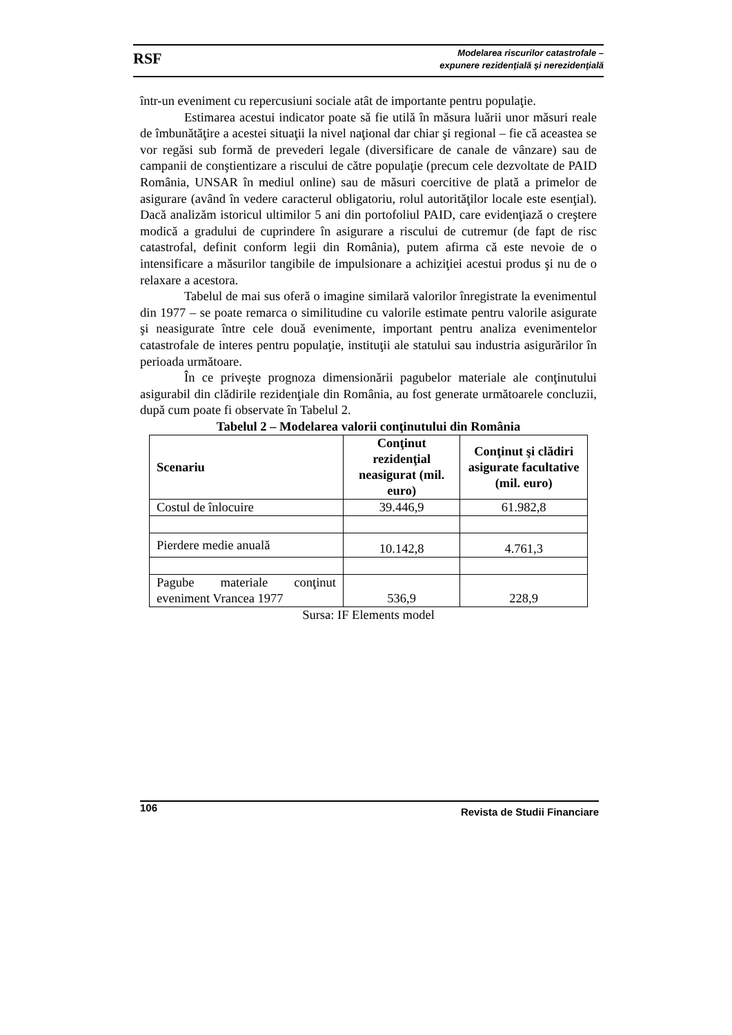RSF
Modelarea riscurilor catastrofale –
expunere rezidenţială şi nerezidenţială
într-un eveniment cu repercusiuni sociale atât de importante pentru populaţie.
Estimarea acestui indicator poate să fie utilă în măsura luării unor măsuri reale de îmbunătăţire a acestei situaţii la nivel naţional dar chiar şi regional – fie că aceastea se vor regăsi sub formă de prevederi legale (diversificare de canale de vânzare) sau de campanii de conştientizare a riscului de către populaţie (precum cele dezvoltate de PAID România, UNSAR în mediul online) sau de măsuri coercitive de plată a primelor de asigurare (având în vedere caracterul obligatoriu, rolul autorităţilor locale este esenţial). Dacă analizăm istoricul ultimilor 5 ani din portofoliul PAID, care evidenţiază o creştere modică a gradului de cuprindere în asigurare a riscului de cutremur (de fapt de risc catastrofal, definit conform legii din România), putem afirma că este nevoie de o intensificare a măsurilor tangibile de impulsionare a achiziţiei acestui produs şi nu de o relaxare a acestora.
Tabelul de mai sus oferă o imagine similară valorilor înregistrate la evenimentul din 1977 – se poate remarca o similitudine cu valorile estimate pentru valorile asigurate şi neasigurate între cele două evenimente, important pentru analiza evenimentelor catastrofale de interes pentru populaţie, instituţii ale statului sau industria asigurărilor în perioada următoare.
În ce priveşte prognoza dimensionării pagubelor materiale ale conţinutului asigurabil din clădirile rezidenţiale din România, au fost generate următoarele concluzii, după cum poate fi observate în Tabelul 2.
Tabelul 2 – Modelarea valorii conţinutului din România
| Scenariu | Conţinut rezidenţial neasigurat (mil. euro) | Conţinut şi clădiri asigurate facultative (mil. euro) |
| --- | --- | --- |
| Costul de înlocuire | 39.446,9 | 61.982,8 |
| Pierdere medie anuală | 10.142,8 | 4.761,3 |
| Pagube materiale conţinut eveniment Vrancea 1977 | 536,9 | 228,9 |
Sursa: IF Elements model
106 Revista de Studii Financiare